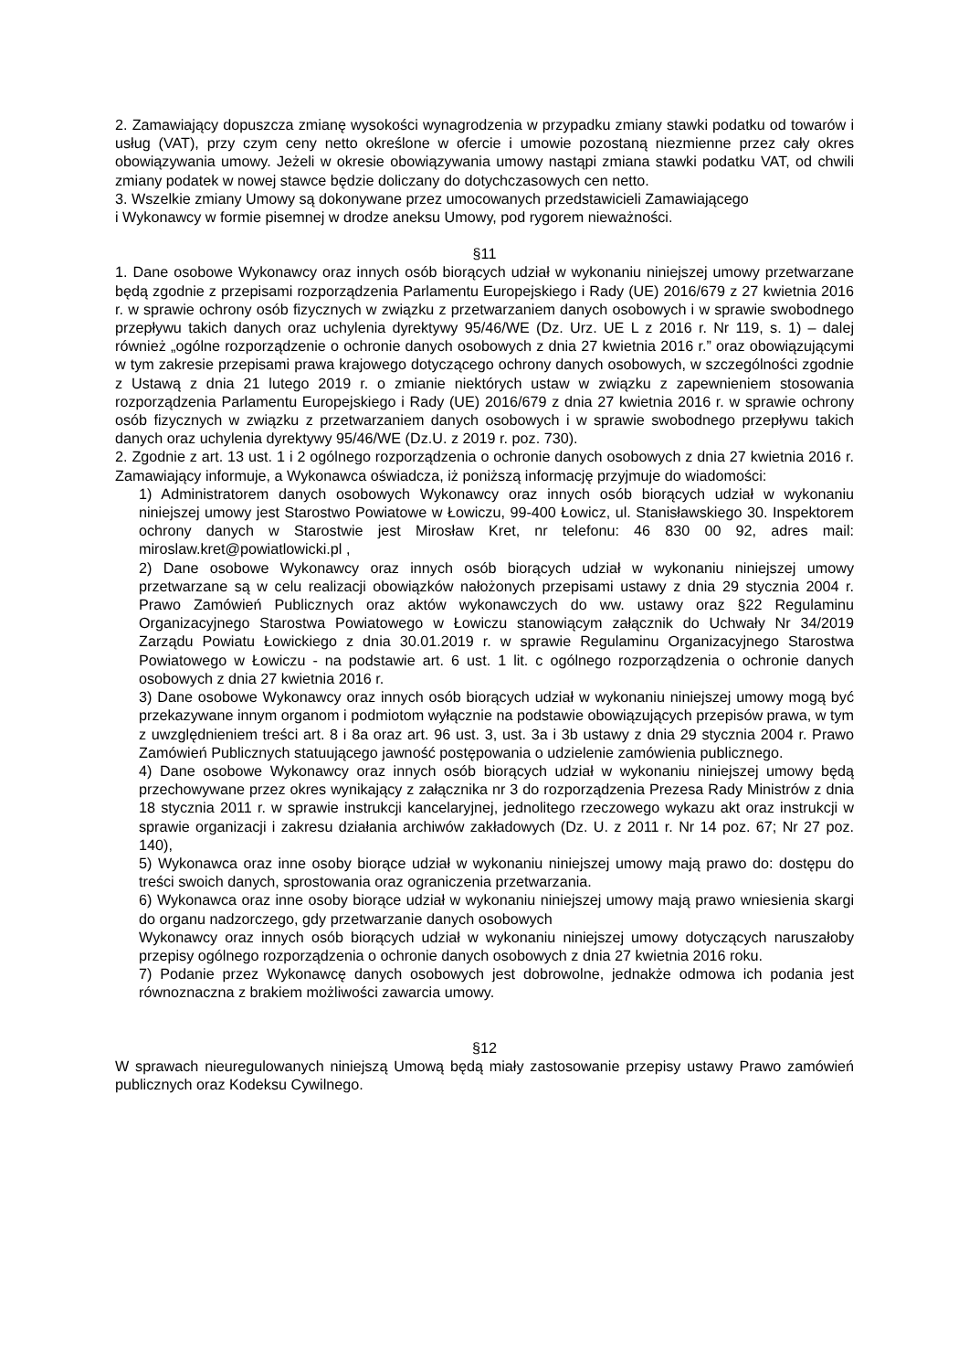2. Zamawiający dopuszcza zmianę wysokości wynagrodzenia w przypadku zmiany stawki podatku od towarów i usług (VAT), przy czym ceny netto określone w ofercie i umowie pozostaną niezmienne przez cały okres obowiązywania umowy. Jeżeli w okresie obowiązywania umowy nastąpi zmiana stawki podatku VAT, od chwili zmiany podatek w nowej stawce będzie doliczany do dotychczasowych cen netto.
3. Wszelkie zmiany Umowy są dokonywane przez umocowanych przedstawicieli Zamawiającego
i Wykonawcy w formie pisemnej w drodze aneksu Umowy, pod rygorem nieważności.
§11
1. Dane osobowe Wykonawcy oraz innych osób biorących udział w wykonaniu niniejszej umowy przetwarzane będą zgodnie z przepisami rozporządzenia Parlamentu Europejskiego i Rady (UE) 2016/679 z 27 kwietnia 2016 r. w sprawie ochrony osób fizycznych w związku z przetwarzaniem danych osobowych i w sprawie swobodnego przepływu takich danych oraz uchylenia dyrektywy 95/46/WE (Dz. Urz. UE L z 2016 r. Nr 119, s. 1) – dalej również „ogólne rozporządzenie o ochronie danych osobowych z dnia 27 kwietnia 2016 r.” oraz obowiązującymi w tym zakresie przepisami prawa krajowego dotyczącego ochrony danych osobowych, w szczególności zgodnie z Ustawą z dnia 21 lutego 2019 r. o zmianie niektórych ustaw w związku z zapewnieniem stosowania rozporządzenia Parlamentu Europejskiego i Rady (UE) 2016/679 z dnia 27 kwietnia 2016 r. w sprawie ochrony osób fizycznych w związku z przetwarzaniem danych osobowych i w sprawie swobodnego przepływu takich danych oraz uchylenia dyrektywy 95/46/WE (Dz.U. z 2019 r. poz. 730).
2. Zgodnie z art. 13 ust. 1 i 2 ogólnego rozporządzenia o ochronie danych osobowych z dnia 27 kwietnia 2016 r. Zamawiający informuje, a Wykonawca oświadcza, iż poniższą informację przyjmuje do wiadomości:
1) Administratorem danych osobowych Wykonawcy oraz innych osób biorących udział w wykonaniu niniejszej umowy jest Starostwo Powiatowe w Łowiczu, 99-400 Łowicz, ul. Stanisławskiego 30. Inspektorem ochrony danych w Starostwie jest Mirosław Kret, nr telefonu: 46 830 00 92, adres mail: miroslaw.kret@powiatlowicki.pl ,
2) Dane osobowe Wykonawcy oraz innych osób biorących udział w wykonaniu niniejszej umowy przetwarzane są w celu realizacji obowiązków nałożonych przepisami ustawy z dnia 29 stycznia 2004 r. Prawo Zamówień Publicznych oraz aktów wykonawczych do ww. ustawy oraz §22 Regulaminu Organizacyjnego Starostwa Powiatowego w Łowiczu stanowiącym załącznik do Uchwały Nr 34/2019 Zarządu Powiatu Łowickiego z dnia 30.01.2019 r. w sprawie Regulaminu Organizacyjnego Starostwa Powiatowego w Łowiczu - na podstawie art. 6 ust. 1 lit. c ogólnego rozporządzenia o ochronie danych osobowych z dnia 27 kwietnia 2016 r.
3) Dane osobowe Wykonawcy oraz innych osób biorących udział w wykonaniu niniejszej umowy mogą być przekazywane innym organom i podmiotom wyłącznie na podstawie obowiązujących przepisów prawa, w tym z uwzględnieniem treści art. 8 i 8a oraz art. 96 ust. 3, ust. 3a i 3b ustawy z dnia 29 stycznia 2004 r. Prawo Zamówień Publicznych statuującego jawność postępowania o udzielenie zamówienia publicznego.
4) Dane osobowe Wykonawcy oraz innych osób biorących udział w wykonaniu niniejszej umowy będą przechowywane przez okres wynikający z załącznika nr 3 do rozporządzenia Prezesa Rady Ministrów z dnia 18 stycznia 2011 r. w sprawie instrukcji kancelaryjnej, jednolitego rzeczowego wykazu akt oraz instrukcji w sprawie organizacji i zakresu działania archiwów zakładowych (Dz. U. z 2011 r. Nr 14 poz. 67; Nr 27 poz. 140),
5) Wykonawca oraz inne osoby biorące udział w wykonaniu niniejszej umowy mają prawo do: dostępu do treści swoich danych, sprostowania oraz ograniczenia przetwarzania.
6) Wykonawca oraz inne osoby biorące udział w wykonaniu niniejszej umowy mają prawo wniesienia skargi do organu nadzorczego, gdy przetwarzanie danych osobowych
Wykonawcy oraz innych osób biorących udział w wykonaniu niniejszej umowy dotyczących naruszałoby przepisy ogólnego rozporządzenia o ochronie danych osobowych z dnia 27 kwietnia 2016 roku.
7) Podanie przez Wykonawcę danych osobowych jest dobrowolne, jednakże odmowa ich podania jest równoznaczna z brakiem możliwości zawarcia umowy.
§12
W sprawach nieuregulowanych niniejszą Umową będą miały zastosowanie przepisy ustawy Prawo zamówień publicznych oraz Kodeksu Cywilnego.